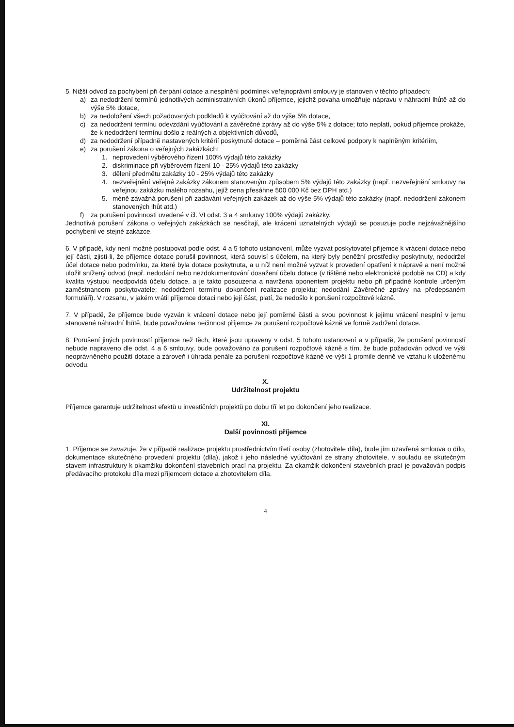5. Nižší odvod za pochybení při čerpání dotace a nesplnění podmínek veřejnoprávní smlouvy je stanoven v těchto případech:
a) za nedodržení termínů jednotlivých administrativních úkonů příjemce, jejichž povaha umožňuje nápravu v náhradní lhůtě až do výše 5% dotace,
b) za nedoložení všech požadovaných podkladů k vyúčtování až do výše 5% dotace,
c) za nedodržení termínu odevzdání vyúčtování a závěrečné zprávy až do výše 5% z dotace; toto neplatí, pokud příjemce prokáže, že k nedodržení termínu došlo z reálných a objektivních důvodů,
d) za nedodržení případně nastavených kritérií poskytnuté dotace – poměrná část celkové podpory k naplněným kritériím,
e) za porušení zákona o veřejných zakázkách:
1. neprovedení výběrového řízení 100% výdajů této zakázky
2. diskriminace při výběrovém řízení 10 - 25% výdajů této zakázky
3. dělení předmětu zakázky 10 - 25% výdajů této zakázky
4. nezveřejnění veřejné zakázky zákonem stanoveným způsobem 5% výdajů této zakázky (např. nezveřejnění smlouvy na veřejnou zakázku malého rozsahu, jejíž cena přesáhne 500 000 Kč bez DPH atd.)
5. méně závažná porušení při zadávání veřejných zakázek až do výše 5% výdajů této zakázky (např. nedodržení zákonem stanovených lhůt atd.)
f) za porušení povinnosti uvedené v čl. VI odst. 3 a 4 smlouvy 100% výdajů zakázky.
Jednotlivá porušení zákona o veřejných zakázkách se nesčítají, ale krácení uznatelných výdajů se posuzuje podle nejzávažnějšího pochybení ve stejné zakázce.
6. V případě, kdy není možné postupovat podle odst. 4 a 5 tohoto ustanovení, může vyzvat poskytovatel příjemce k vrácení dotace nebo její části, zjistí-li, že příjemce dotace porušil povinnost, která souvisí s účelem, na který byly peněžní prostředky poskytnuty, nedodržel účel dotace nebo podmínku, za které byla dotace poskytnuta, a u níž není možné vyzvat k provedení opatření k nápravě a není možné uložit snížený odvod (např. nedodání nebo nezdokumentování dosažení účelu dotace (v tištěné nebo elektronické podobě na CD) a kdy kvalita výstupu neodpovídá účelu dotace, a je takto posouzena a navržena oponentem projektu nebo při případné kontrole určeným zaměstnancem poskytovatele; nedodržení termínu dokončení realizace projektu; nedodání Závěrečné zprávy na předepsaném formuláři). V rozsahu, v jakém vrátil příjemce dotaci nebo její část, platí, že nedošlo k porušení rozpočtové kázně.
7. V případě, že příjemce bude vyzván k vrácení dotace nebo její poměrné části a svou povinnost k jejímu vrácení nesplní v jemu stanovené náhradní lhůtě, bude považována nečinnost příjemce za porušení rozpočtové kázně ve formě zadržení dotace.
8. Porušení jiných povinností příjemce než těch, které jsou upraveny v odst. 5 tohoto ustanovení a v případě, že porušení povinností nebude napraveno dle odst. 4 a 6 smlouvy, bude považováno za porušení rozpočtové kázně s tím, že bude požadován odvod ve výši neoprávněného použití dotace a zároveň i úhrada penále za porušení rozpočtové kázně ve výši 1 promile denně ve vztahu k uloženému odvodu.
X.
Udržitelnost projektu
Příjemce garantuje udržitelnost efektů u investičních projektů po dobu tří let po dokončení jeho realizace.
XI.
Další povinnosti příjemce
1. Příjemce se zavazuje, že v případě realizace projektu prostřednictvím třetí osoby (zhotovitele díla), bude jím uzavřená smlouva o dílo, dokumentace skutečného provedení projektu (díla), jakož i jeho následné vyúčtování ze strany zhotovitele, v souladu se skutečným stavem infrastruktury k okamžiku dokončení stavebních prací na projektu. Za okamžik dokončení stavebních prací je považován podpis předávacího protokolu díla mezi příjemcem dotace a zhotovitelem díla.
4